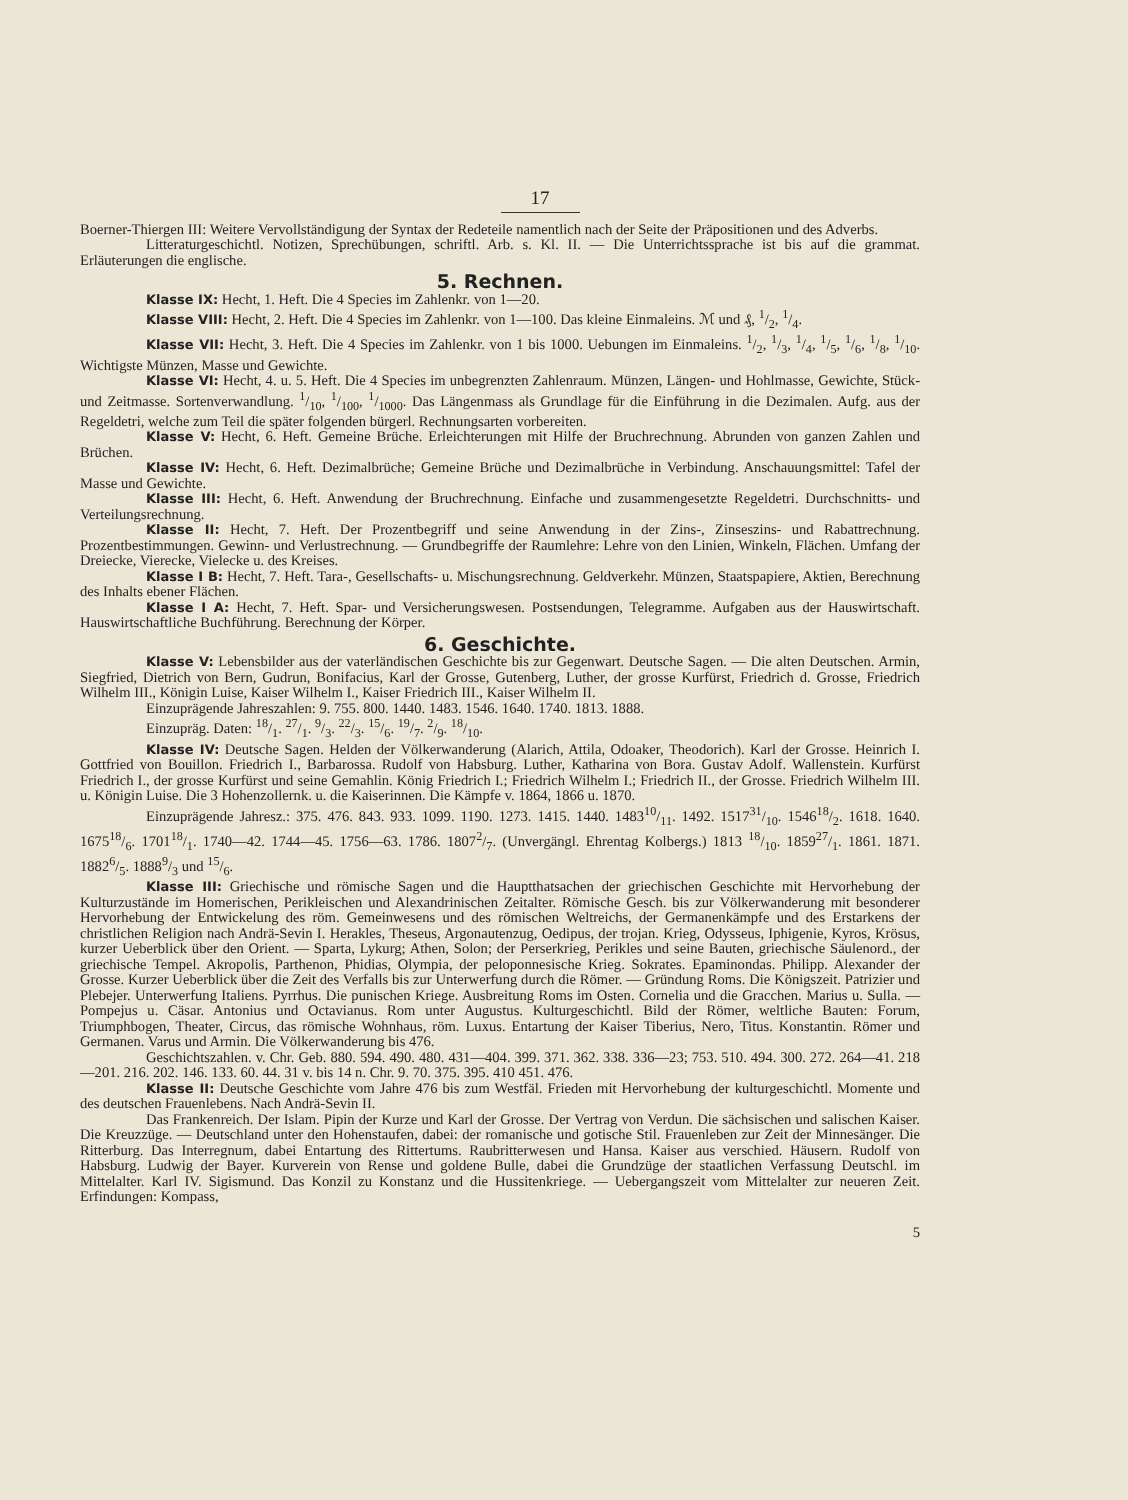17
Boerner-Thiergen III: Weitere Vervollständigung der Syntax der Redeteile namentlich nach der Seite der Präpositionen und des Adverbs.
Litteraturgeschichtl. Notizen, Sprechübungen, schriftl. Arb. s. Kl. II. — Die Unterrichtssprache ist bis auf die grammat. Erläuterungen die englische.
5. Rechnen.
Klasse IX: Hecht, 1. Heft. Die 4 Species im Zahlenkr. von 1—20.
Klasse VIII: Hecht, 2. Heft. Die 4 Species im Zahlenkr. von 1—100. Das kleine Einmaleins. ℳ und ₰, 1/2, 1/4.
Klasse VII: Hecht, 3. Heft. Die 4 Species im Zahlenkr. von 1 bis 1000. Uebungen im Einmaleins. 1/2, 1/3, 1/4, 1/5, 1/6, 1/8, 1/10. Wichtigste Münzen, Masse und Gewichte.
Klasse VI: Hecht, 4. u. 5. Heft. Die 4 Species im unbegrenzten Zahlenraum. Münzen, Längen- und Hohlmasse, Gewichte, Stück- und Zeitmasse. Sortenverwandlung. 1/10, 1/100, 1/1000. Das Längenmass als Grundlage für die Einführung in die Dezimalen. Aufg. aus der Regeldetri, welche zum Teil die später folgenden bürgerl. Rechnungsarten vorbereiten.
Klasse V: Hecht, 6. Heft. Gemeine Brüche. Erleichterungen mit Hilfe der Bruchrechnung. Abrunden von ganzen Zahlen und Brüchen.
Klasse IV: Hecht, 6. Heft. Dezimalbrüche; Gemeine Brüche und Dezimalbrüche in Verbindung. Anschauungsmittel: Tafel der Masse und Gewichte.
Klasse III: Hecht, 6. Heft. Anwendung der Bruchrechnung. Einfache und zusammengesetzte Regeldetri. Durchschnitts- und Verteilungsrechnung.
Klasse II: Hecht, 7. Heft. Der Prozentbegriff und seine Anwendung in der Zins-, Zinseszins- und Rabattrechnung. Prozentbestimmungen. Gewinn- und Verlustrechnung. — Grundbegriffe der Raumlehre: Lehre von den Linien, Winkeln, Flächen. Umfang der Dreiecke, Vierecke, Vielecke u. des Kreises.
Klasse I B: Hecht, 7. Heft. Tara-, Gesellschafts- u. Mischungsrechnung. Geldverkehr. Münzen, Staatspapiere, Aktien, Berechnung des Inhalts ebener Flächen.
Klasse I A: Hecht, 7. Heft. Spar- und Versicherungswesen. Postsendungen, Telegramme. Aufgaben aus der Hauswirtschaft. Hauswirtschaftliche Buchführung. Berechnung der Körper.
6. Geschichte.
Klasse V: Lebensbilder aus der vaterländischen Geschichte bis zur Gegenwart. Deutsche Sagen. — Die alten Deutschen. Armin, Siegfried, Dietrich von Bern, Gudrun, Bonifacius, Karl der Grosse, Gutenberg, Luther, der grosse Kurfürst, Friedrich d. Grosse, Friedrich Wilhelm III., Königin Luise, Kaiser Wilhelm I., Kaiser Friedrich III., Kaiser Wilhelm II.
Einzuprägende Jahreszahlen: 9. 755. 800. 1440. 1483. 1546. 1640. 1740. 1813. 1888.
Einzupräg. Daten: 18/1. 27/1. 9/3. 22/3. 15/6. 19/7. 2/9. 18/10.
Klasse IV: Deutsche Sagen. Helden der Völkerwanderung (Alarich, Attila, Odoaker, Theodorich). Karl der Grosse. Heinrich I. Gottfried von Bouillon. Friedrich I., Barbarossa. Rudolf von Habsburg. Luther, Katharina von Bora. Gustav Adolf. Wallenstein. Kurfürst Friedrich I., der grosse Kurfürst und seine Gemahlin. König Friedrich I.; Friedrich Wilhelm I.; Friedrich II., der Grosse. Friedrich Wilhelm III. u. Königin Luise. Die 3 Hohenzollernk. u. die Kaiserinnen. Die Kämpfe v. 1864, 1866 u. 1870.
Einzuprägende Jahresz.: 375. 476. 843. 933. 1099. 1190. 1273. 1415. 1440. 148310/11. 1492. 151731/10. 154618/2. 1618. 1640. 167518/6. 170118/1. 1740—42. 1744—45. 1756—63. 1786. 18072/7. (Unvergängl. Ehrentag Kolbergs.) 1813 18/10. 185927/1. 1861. 1871. 18826/5. 18889/3 und 15/6.
Klasse III: Griechische und römische Sagen und die Hauptthatsachen der griechischen Geschichte mit Hervorhebung der Kulturzustände im Homerischen, Perikleischen und Alexandrinischen Zeitalter. Römische Gesch. bis zur Völkerwanderung mit besonderer Hervorhebung der Entwickelung des röm. Gemeinwesens und des römischen Weltreichs, der Germanenkämpfe und des Erstarkens der christlichen Religion nach Andrä-Sevin I. Herakles, Theseus, Argonautenzug, Oedipus, der trojan. Krieg, Odysseus, Iphigenie, Kyros, Krösus, kurzer Ueberblick über den Orient. — Sparta, Lykurg; Athen, Solon; der Perserkrieg, Perikles und seine Bauten, griechische Säulenord., der griechische Tempel. Akropolis, Parthenon, Phidias, Olympia, der peloponnesische Krieg. Sokrates. Epaminondas. Philipp. Alexander der Grosse. Kurzer Ueberblick über die Zeit des Verfalls bis zur Unterwerfung durch die Römer. — Gründung Roms. Die Königszeit. Patrizier und Plebejer. Unterwerfung Italiens. Pyrrhus. Die punischen Kriege. Ausbreitung Roms im Osten. Cornelia und die Gracchen. Marius u. Sulla. — Pompejus u. Cäsar. Antonius und Octavianus. Rom unter Augustus. Kulturgeschichtl. Bild der Römer, weltliche Bauten: Forum, Triumphbogen, Theater, Circus, das römische Wohnhaus, röm. Luxus. Entartung der Kaiser Tiberius, Nero, Titus. Konstantin. Römer und Germanen. Varus und Armin. Die Völkerwanderung bis 476.
Geschichtszahlen. v. Chr. Geb. 880. 594. 490. 480. 431—404. 399. 371. 362. 338. 336—23; 753. 510. 494. 300. 272. 264—41. 218—201. 216. 202. 146. 133. 60. 44. 31 v. bis 14 n. Chr. 9. 70. 375. 395. 410 451. 476.
Klasse II: Deutsche Geschichte vom Jahre 476 bis zum Westfäl. Frieden mit Hervorhebung der kulturgeschichtl. Momente und des deutschen Frauenlebens. Nach Andrä-Sevin II.
Das Frankenreich. Der Islam. Pipin der Kurze und Karl der Grosse. Der Vertrag von Verdun. Die sächsischen und salischen Kaiser. Die Kreuzzüge. — Deutschland unter den Hohenstaufen, dabei: der romanische und gotische Stil. Frauenleben zur Zeit der Minnesänger. Die Ritterburg. Das Interregnum, dabei Entartung des Rittertums. Raubritterwesen und Hansa. Kaiser aus verschied. Häusern. Rudolf von Habsburg. Ludwig der Bayer. Kurverein von Rense und goldene Bulle, dabei die Grundzüge der staatlichen Verfassung Deutschl. im Mittelalter. Karl IV. Sigismund. Das Konzil zu Konstanz und die Hussitenkriege. — Uebergangszeit vom Mittelalter zur neueren Zeit. Erfindungen: Kompass,
5